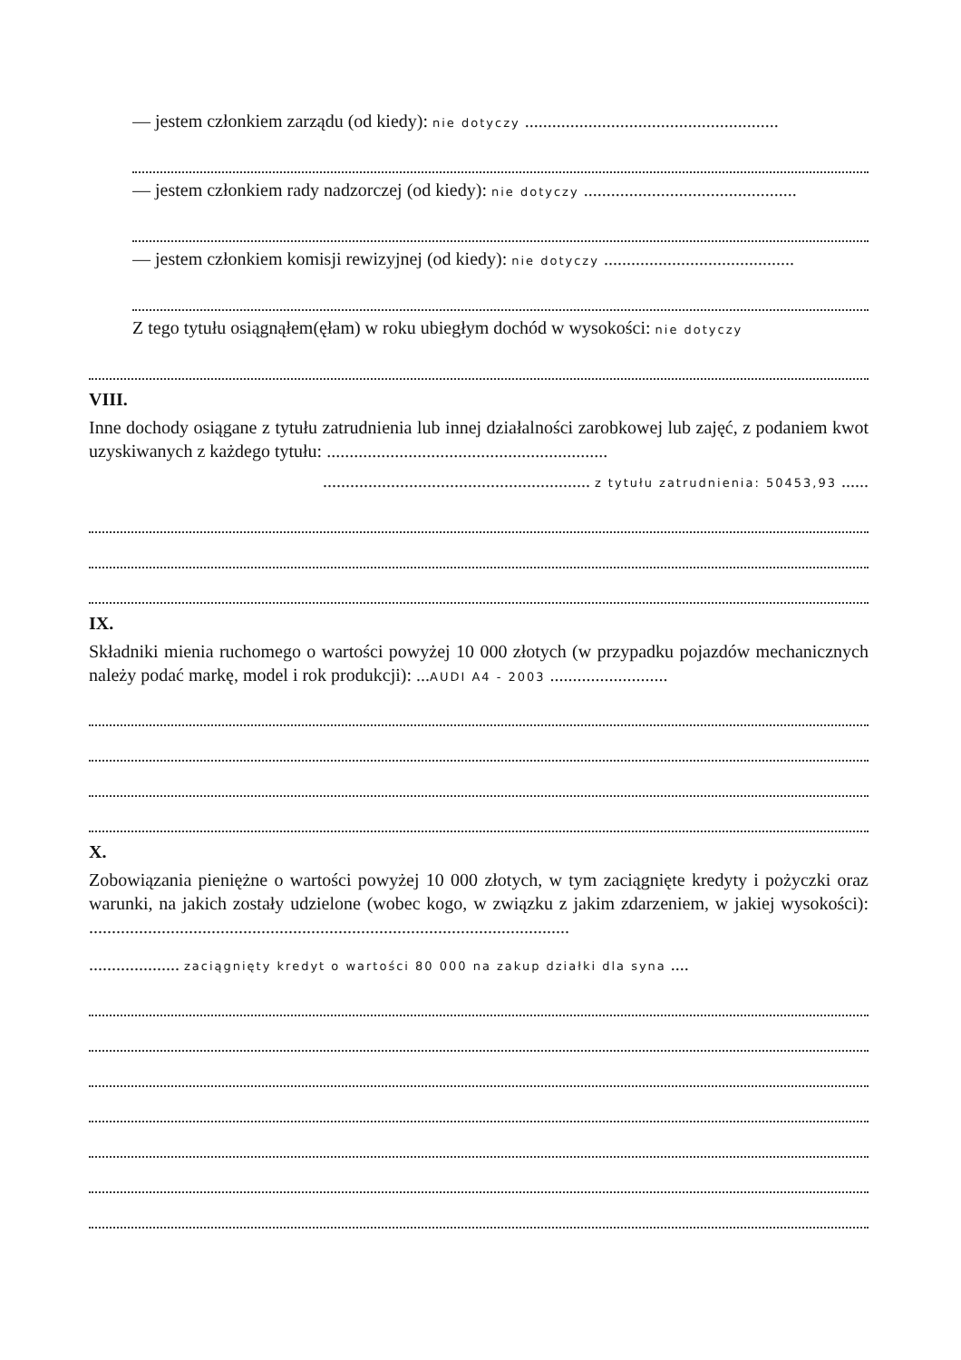— jestem członkiem zarządu (od kiedy): nie dotyczy ........................................................
— jestem członkiem rady nadzorczej (od kiedy): nie dotyczy ...............................................
— jestem członkiem komisji rewizyjnej (od kiedy): nie dotyczy ..........................................
Z tego tytułu osiągnąłem(ęłam) w roku ubiegłym dochód w wysokości: nie dotyczy
VIII.
Inne dochody osiągane z tytułu zatrudnienia lub innej działalności zarobkowej lub zajęć, z podaniem kwot uzyskiwanych z każdego tytułu: ..............................................................
........................................................... z tytułu zatrudnienia: 50453,93 ......
IX.
Składniki mienia ruchomego o wartości powyżej 10 000 złotych (w przypadku pojazdów mechanicznych należy podać markę, model i rok produkcji): ...AUDI A4 - 2003 ..........................
X.
Zobowiązania pieniężne o wartości powyżej 10 000 złotych, w tym zaciągnięte kredyty i pożyczki oraz warunki, na jakich zostały udzielone (wobec kogo, w związku z jakim zdarzeniem, w jakiej wysokości): ..........................................................................................................
.................... zaciągnięty kredyt o wartości 80 000 na zakup działki dla syna ....